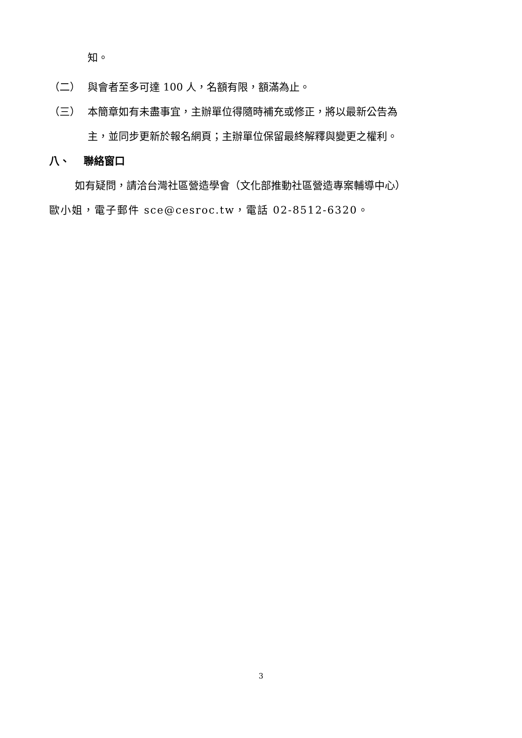知。
（二） 與會者至多可達 100 人，名額有限，額滿為止。
（三） 本簡章如有未盡事宜，主辦單位得隨時補充或修正，將以最新公告為
主，並同步更新於報名網頁；主辦單位保留最終解釋與變更之權利。
八、　 聯絡窗口
如有疑問，請洽台灣社區營造學會（文化部推動社區營造專案輔導中心）
歐小姐，電子郵件 sce@cesroc.tw，電話 02-8512-6320。
3